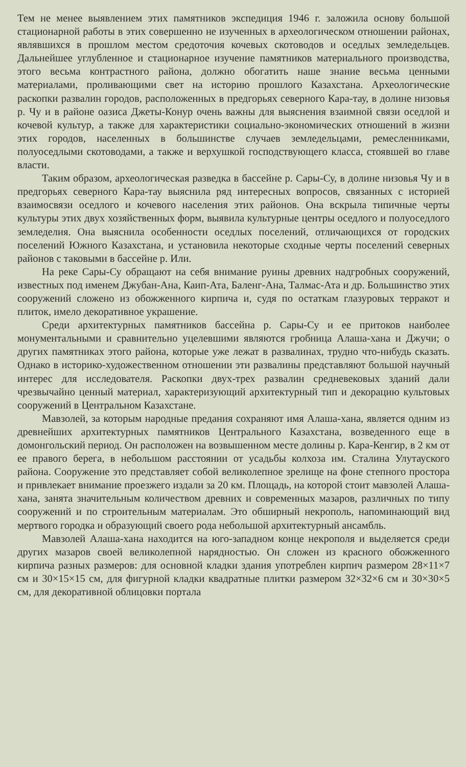Тем не менее выявлением этих памятников экспедиция 1946 г. заложила основу большой стационарной работы в этих совершенно не изученных в археологическом отношении районах, являвшихся в прошлом местом средоточия кочевых скотоводов и оседлых земледельцев. Дальнейшее углубленное и стационарное изучение памятников материального производства, этого весьма контрастного района, должно обогатить наше знание весьма ценными материалами, проливающими свет на историю прошлого Казахстана. Археологические раскопки развалин городов, расположенных в предгорьях северного Кара-тау, в долине низовья р. Чу и в районе оазиса Джеты-Конур очень важны для выяснения взаимной связи оседлой и кочевой культур, а также для характеристики социально-экономических отношений в жизни этих городов, населенных в большинстве случаев земледельцами, ремесленниками, полуоседлыми скотоводами, а также и верхушкой господствующего класса, стоявшей во главе власти.
Таким образом, археологическая разведка в бассейне р. Сары-Су, в долине низовья Чу и в предгорьях северного Кара-тау выяснила ряд интересных вопросов, связанных с историей взаимосвязи оседлого и кочевого населения этих районов. Она вскрыла типичные черты культуры этих двух хозяйственных форм, выявила культурные центры оседлого и полуоседлого земледелия. Она выяснила особенности оседлых поселений, отличающихся от городских поселений Южного Казахстана, и установила некоторые сходные черты поселений северных районов с таковыми в бассейне р. Или.
На реке Сары-Су обращают на себя внимание руины древних надгробных сооружений, известных под именем Джубан-Ана, Каип-Ата, Баленг-Ана, Талмас-Ата и др. Большинство этих сооружений сложено из обожженного кирпича и, судя по остаткам глазуровых терракот и плиток, имело декоративное украшение.
Среди архитектурных памятников бассейна р. Сары-Су и ее притоков наиболее монументальными и сравнительно уцелевшими являются гробница Алаша-хана и Джучи; о других памятниках этого района, которые уже лежат в развалинах, трудно что-нибудь сказать. Однако в историко-художественном отношении эти развалины представляют большой научный интерес для исследователя. Раскопки двух-трех развалин средневековых зданий дали чрезвычайно ценный материал, характеризующий архитектурный тип и декорацию культовых сооружений в Центральном Казахстане.
Мавзолей, за которым народные предания сохраняют имя Алаша-хана, является одним из древнейших архитектурных памятников Центрального Казахстана, возведенного еще в домонгольский период. Он расположен на возвышенном месте долины р. Кара-Кенгир, в 2 км от ее правого берега, в небольшом расстоянии от усадьбы колхоза им. Сталина Улутауского района. Сооружение это представляет собой великолепное зрелище на фоне степного простора и привлекает внимание проезжего издали за 20 км. Площадь, на которой стоит мавзолей Алаша-хана, занята значительным количеством древних и современных мазаров, различных по типу сооружений и по строительным материалам. Это обширный некрополь, напоминающий вид мертвого городка и образующий своего рода небольшой архитектурный ансамбль.
Мавзолей Алаша-хана находится на юго-западном конце некрополя и выделяется среди других мазаров своей великолепной нарядностью. Он сложен из красного обожженного кирпича разных размеров: для основной кладки здания употреблен кирпич размером 28×11×7 см и 30×15×15 см, для фигурной кладки квадратные плитки размером 32×32×6 см и 30×30×5 см, для декоративной облицовки портала